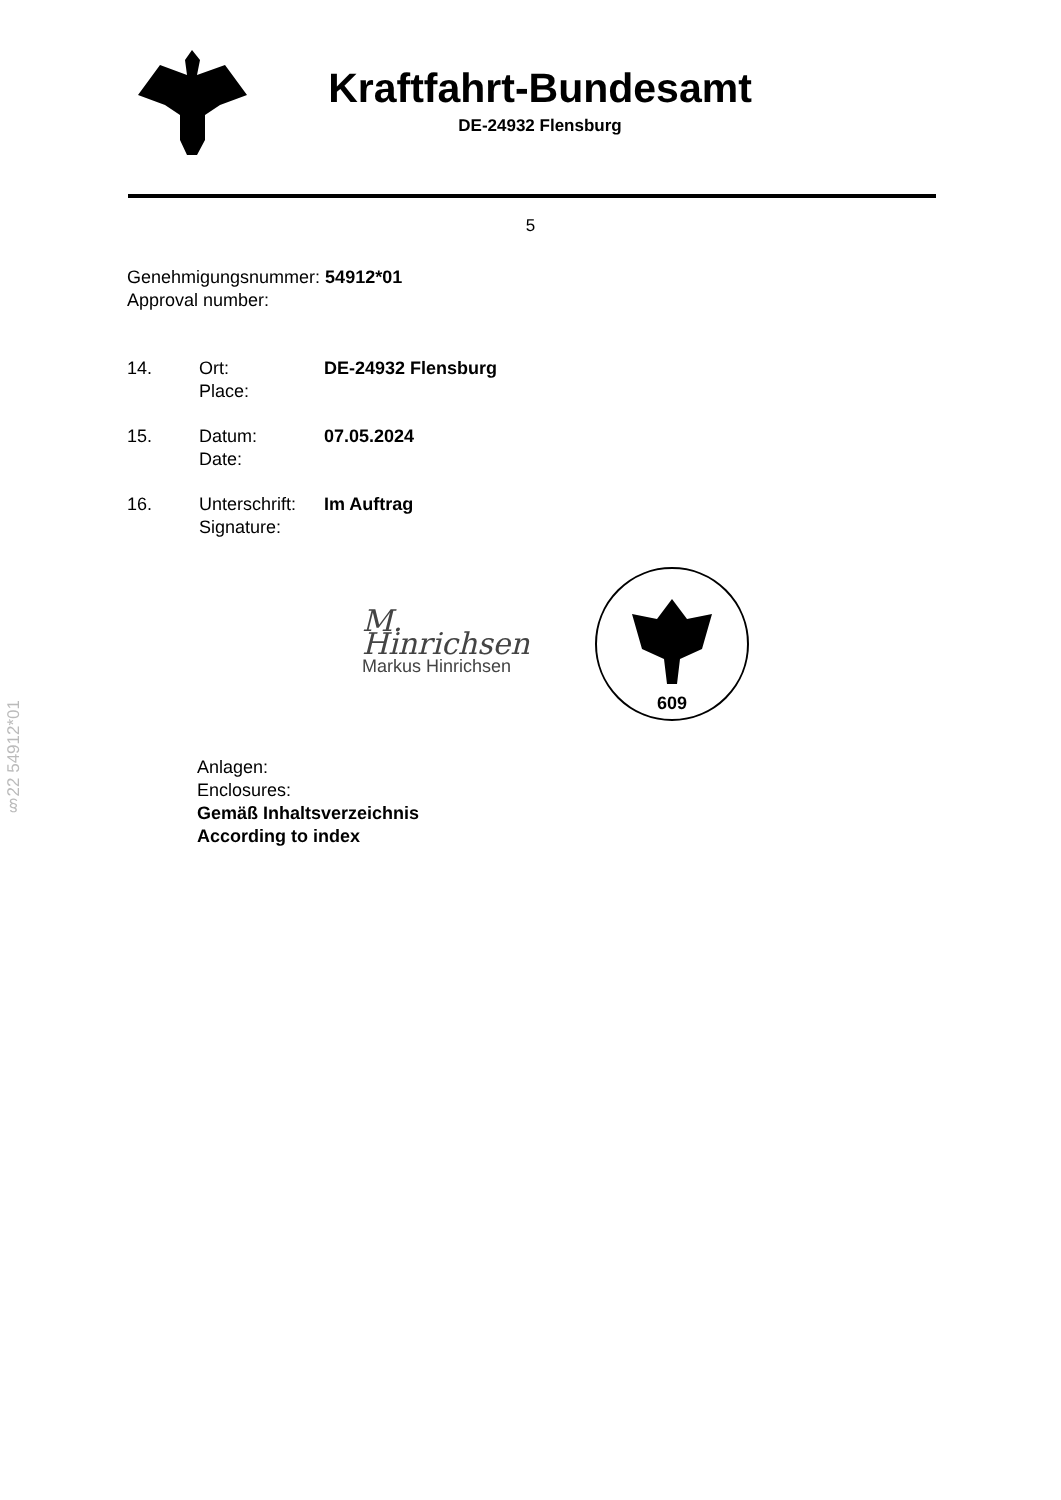Kraftfahrt-Bundesamt
DE-24932 Flensburg
5
Genehmigungsnummer: 54912*01
Approval number:
14. Ort:
Place:
DE-24932 Flensburg
15. Datum:
Date:
07.05.2024
16. Unterschrift:
Signature:
Im Auftrag
M. Hinrichsen
Markus Hinrichsen
609
Anlagen:
Enclosures:
Gemäß Inhaltsverzeichnis
According to index
§22 54912*01